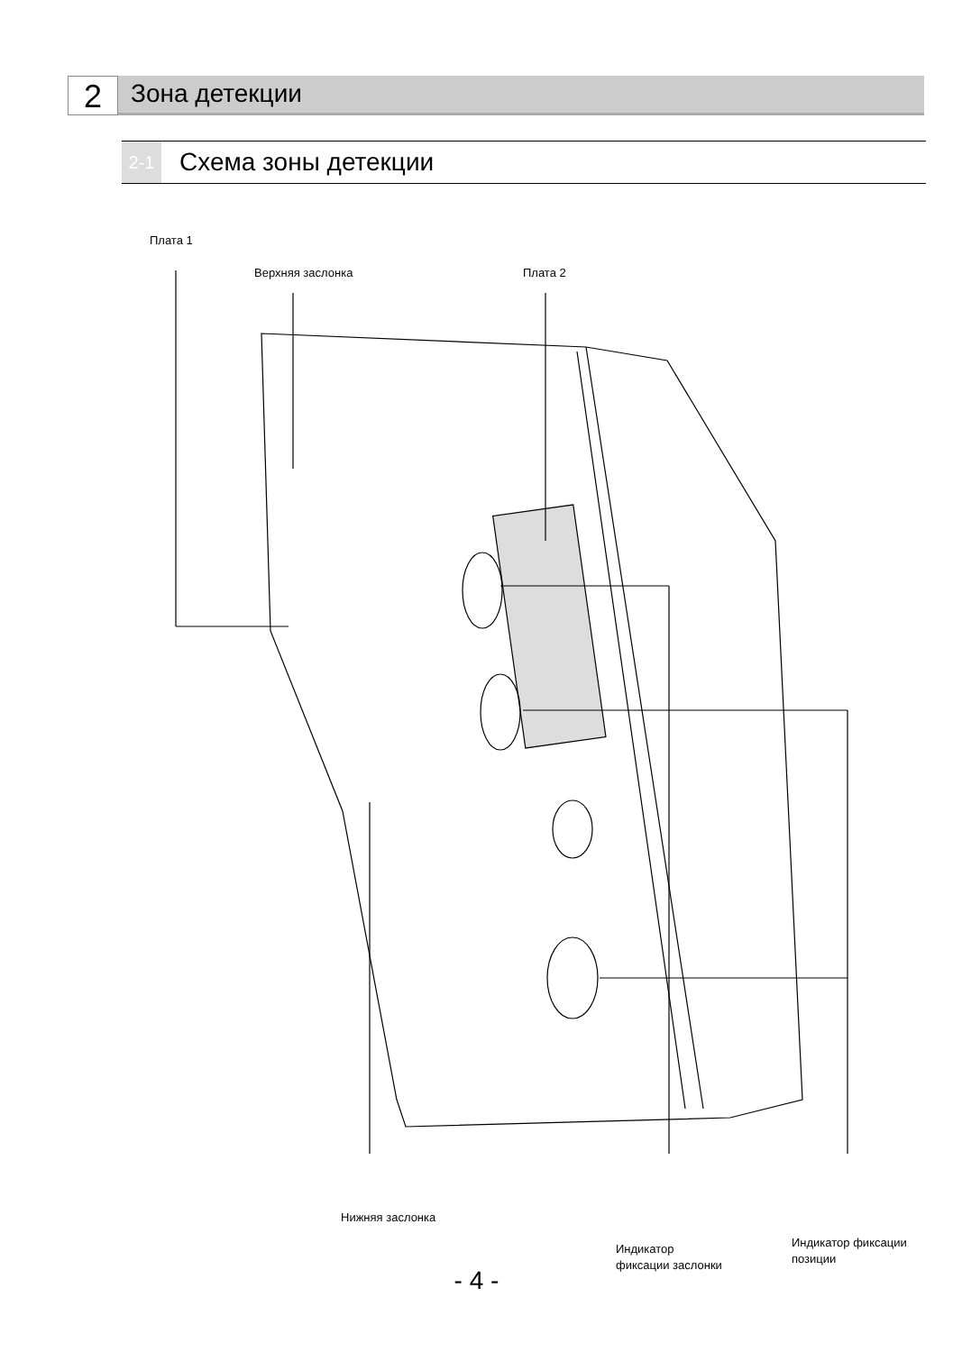2
Зона детекции
2-1
Схема зоны детекции
Плата 1
Верхняя заслонка Плата 2
Нижняя заслонка
Индикатор
фиксации заслонки
Индикатор фиксации
позиции
- 4 -